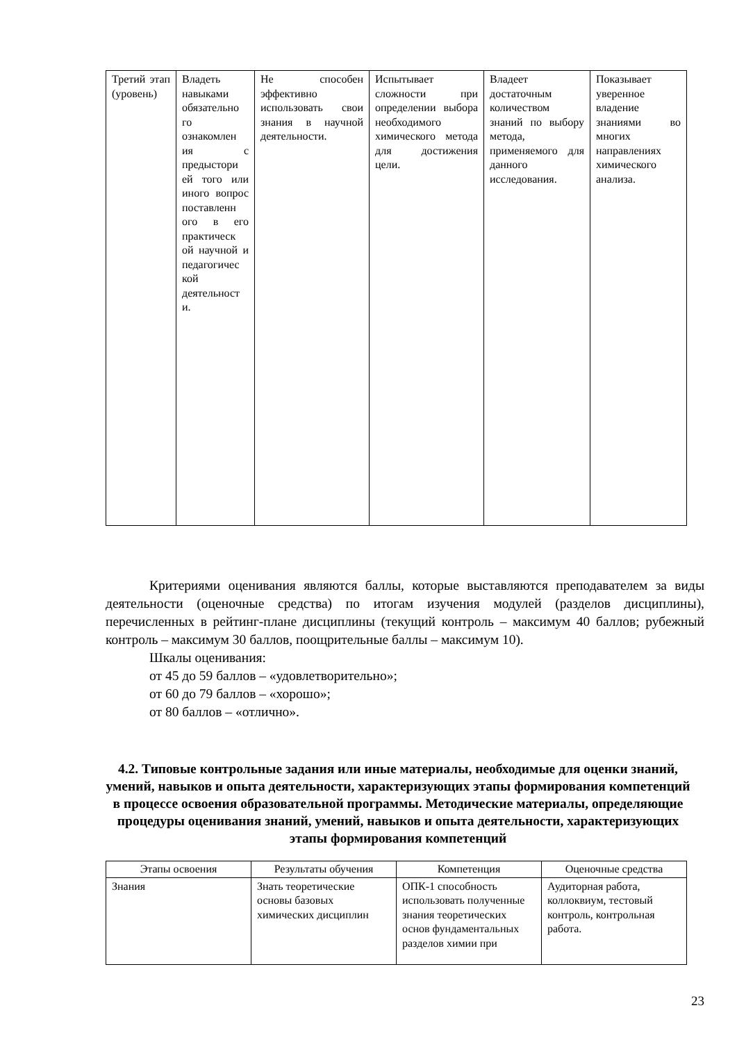| Третий этап (уровень) | Владеть навыками обязательно го ознакомлен ия с предыстори ей того или иного вопрос поставленн ого в его практическ ой научной и педагогичес кой деятельност и. | Не способен эффективно использовать свои знания в научной деятельности. | Испытывает сложности при определении выбора необходимого химического метода для достижения цели. | Владеет достаточным количеством знаний по выбору метода, применяемого для данного исследования. | Показывает уверенное владение знаниями во многих направлениях химического анализа. |
Критериями оценивания являются баллы, которые выставляются преподавателем за виды деятельности (оценочные средства) по итогам изучения модулей (разделов дисциплины), перечисленных в рейтинг-плане дисциплины (текущий контроль – максимум 40 баллов; рубежный контроль – максимум 30 баллов, поощрительные баллы – максимум 10).
Шкалы оценивания:
от 45 до 59 баллов – «удовлетворительно»;
от 60 до 79 баллов – «хорошо»;
от 80 баллов – «отлично».
4.2. Типовые контрольные задания или иные материалы, необходимые для оценки знаний, умений, навыков и опыта деятельности, характеризующих этапы формирования компетенций в процессе освоения образовательной программы. Методические материалы, определяющие процедуры оценивания знаний, умений, навыков и опыта деятельности, характеризующих этапы формирования компетенций
| Этапы освоения | Результаты обучения | Компетенция | Оценочные средства |
| --- | --- | --- | --- |
| Знания | Знать теоретические основы базовых химических дисциплин | ОПК-1 способность использовать полученные знания теоретических основ фундаментальных разделов химии при | Аудиторная работа, коллоквиум, тестовый контроль, контрольная работа. |
23